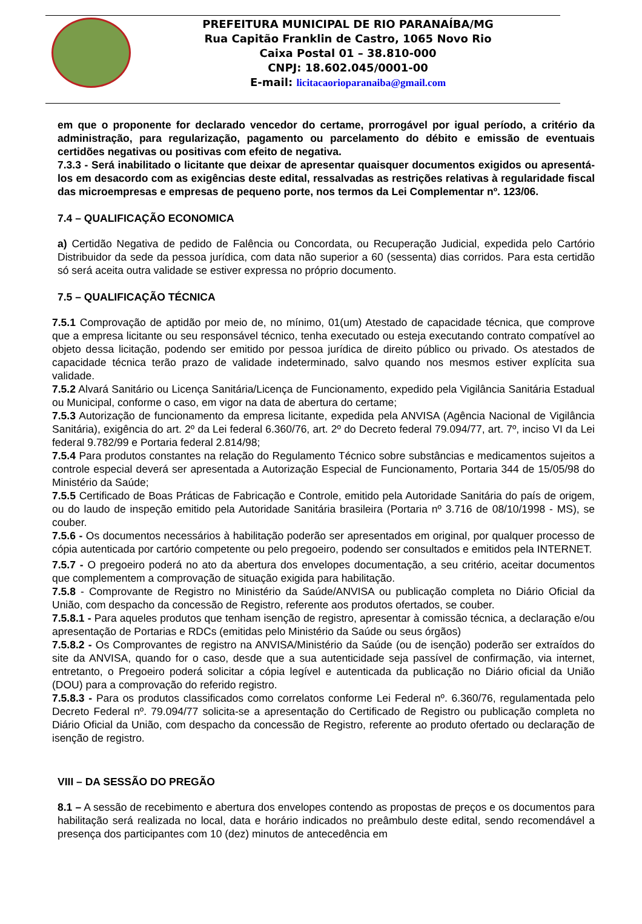PREFEITURA MUNICIPAL DE RIO PARANAÍBA/MG
Rua Capitão Franklin de Castro, 1065 Novo Rio
Caixa Postal 01 – 38.810-000
CNPJ: 18.602.045/0001-00
E-mail: licitacaorioparanaiba@gmail.com
em que o proponente for declarado vencedor do certame, prorrogável por igual período, a critério da administração, para regularização, pagamento ou parcelamento do débito e emissão de eventuais certidões negativas ou positivas com efeito de negativa.
7.3.3 - Será inabilitado o licitante que deixar de apresentar quaisquer documentos exigidos ou apresentá-los em desacordo com as exigências deste edital, ressalvadas as restrições relativas à regularidade fiscal das microempresas e empresas de pequeno porte, nos termos da Lei Complementar nº. 123/06.
7.4 – QUALIFICAÇÃO ECONOMICA
a) Certidão Negativa de pedido de Falência ou Concordata, ou Recuperação Judicial, expedida pelo Cartório Distribuidor da sede da pessoa jurídica, com data não superior a 60 (sessenta) dias corridos. Para esta certidão só será aceita outra validade se estiver expressa no próprio documento.
7.5 – QUALIFICAÇÃO TÉCNICA
7.5.1 Comprovação de aptidão por meio de, no mínimo, 01(um) Atestado de capacidade técnica, que comprove que a empresa licitante ou seu responsável técnico, tenha executado ou esteja executando contrato compatível ao objeto dessa licitação, podendo ser emitido por pessoa jurídica de direito público ou privado. Os atestados de capacidade técnica terão prazo de validade indeterminado, salvo quando nos mesmos estiver explícita sua validade.
7.5.2 Alvará Sanitário ou Licença Sanitária/Licença de Funcionamento, expedido pela Vigilância Sanitária Estadual ou Municipal, conforme o caso, em vigor na data de abertura do certame;
7.5.3 Autorização de funcionamento da empresa licitante, expedida pela ANVISA (Agência Nacional de Vigilância Sanitária), exigência do art. 2º da Lei federal 6.360/76, art. 2º do Decreto federal 79.094/77, art. 7º, inciso VI da Lei federal 9.782/99 e Portaria federal 2.814/98;
7.5.4 Para produtos constantes na relação do Regulamento Técnico sobre substâncias e medicamentos sujeitos a controle especial deverá ser apresentada a Autorização Especial de Funcionamento, Portaria 344 de 15/05/98 do Ministério da Saúde;
7.5.5 Certificado de Boas Práticas de Fabricação e Controle, emitido pela Autoridade Sanitária do país de origem, ou do laudo de inspeção emitido pela Autoridade Sanitária brasileira (Portaria nº 3.716 de 08/10/1998 - MS), se couber.
7.5.6 - Os documentos necessários à habilitação poderão ser apresentados em original, por qualquer processo de cópia autenticada por cartório competente ou pelo pregoeiro, podendo ser consultados e emitidos pela INTERNET.
7.5.7 - O pregoeiro poderá no ato da abertura dos envelopes documentação, a seu critério, aceitar documentos que complementem a comprovação de situação exigida para habilitação.
7.5.8 - Comprovante de Registro no Ministério da Saúde/ANVISA ou publicação completa no Diário Oficial da União, com despacho da concessão de Registro, referente aos produtos ofertados, se couber.
7.5.8.1 - Para aqueles produtos que tenham isenção de registro, apresentar à comissão técnica, a declaração e/ou apresentação de Portarias e RDCs (emitidas pelo Ministério da Saúde ou seus órgãos)
7.5.8.2 - Os Comprovantes de registro na ANVISA/Ministério da Saúde (ou de isenção) poderão ser extraídos do site da ANVISA, quando for o caso, desde que a sua autenticidade seja passível de confirmação, via internet, entretanto, o Pregoeiro poderá solicitar a cópia legível e autenticada da publicação no Diário oficial da União (DOU) para a comprovação do referido registro.
7.5.8.3 - Para os produtos classificados como correlatos conforme Lei Federal nº. 6.360/76, regulamentada pelo Decreto Federal nº. 79.094/77 solicita-se a apresentação do Certificado de Registro ou publicação completa no Diário Oficial da União, com despacho da concessão de Registro, referente ao produto ofertado ou declaração de isenção de registro.
VIII – DA SESSÃO DO PREGÃO
8.1 – A sessão de recebimento e abertura dos envelopes contendo as propostas de preços e os documentos para habilitação será realizada no local, data e horário indicados no preâmbulo deste edital, sendo recomendável a presença dos participantes com 10 (dez) minutos de antecedência em